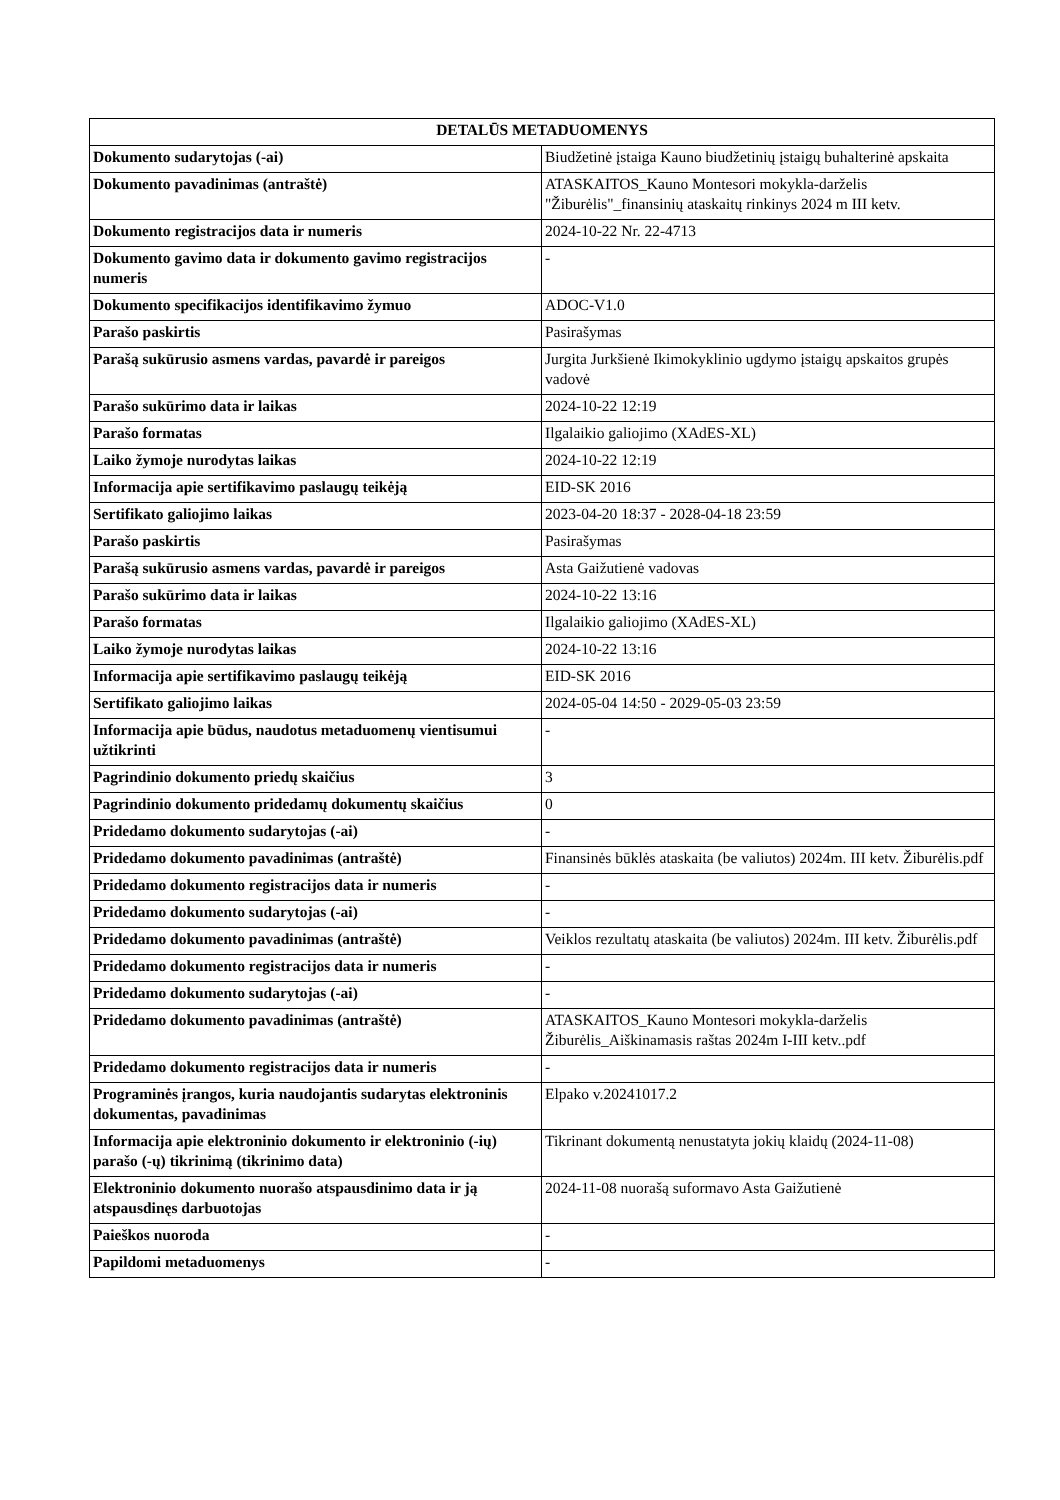| DETALŪS METADUOMENYS | |
| --- | --- |
| Dokumento sudarytojas (-ai) | Biudžetinė įstaiga Kauno biudžetinių įstaigų buhalterinė apskaita |
| Dokumento pavadinimas (antraštė) | ATASKAITOS_Kauno Montesori mokykla-darželis "Žiburėlis"_finansinių ataskaitų rinkinys 2024 m III ketv. |
| Dokumento registracijos data ir numeris | 2024-10-22 Nr. 22-4713 |
| Dokumento gavimo data ir dokumento gavimo registracijos numeris | - |
| Dokumento specifikacijos identifikavimo žymuo | ADOC-V1.0 |
| Parašo paskirtis | Pasirašymas |
| Parašą sukūrusio asmens vardas, pavardė ir pareigos | Jurgita Jurkšienė Ikimokyklinio ugdymo įstaigų apskaitos grupės vadovė |
| Parašo sukūrimo data ir laikas | 2024-10-22 12:19 |
| Parašo formatas | Ilgalaikio galiojimo (XAdES-XL) |
| Laiko žymoje nurodytas laikas | 2024-10-22 12:19 |
| Informacija apie sertifikavimo paslaugų teikėją | EID-SK 2016 |
| Sertifikato galiojimo laikas | 2023-04-20 18:37 - 2028-04-18 23:59 |
| Parašo paskirtis | Pasirašymas |
| Parašą sukūrusio asmens vardas, pavardė ir pareigos | Asta Gaižutienė vadovas |
| Parašo sukūrimo data ir laikas | 2024-10-22 13:16 |
| Parašo formatas | Ilgalaikio galiojimo (XAdES-XL) |
| Laiko žymoje nurodytas laikas | 2024-10-22 13:16 |
| Informacija apie sertifikavimo paslaugų teikėją | EID-SK 2016 |
| Sertifikato galiojimo laikas | 2024-05-04 14:50 - 2029-05-03 23:59 |
| Informacija apie būdus, naudotus metaduomenų vientisumui užtikrinti | - |
| Pagrindinio dokumento priedų skaičius | 3 |
| Pagrindinio dokumento pridedamų dokumentų skaičius | 0 |
| Pridedamo dokumento sudarytojas (-ai) | - |
| Pridedamo dokumento pavadinimas (antraštė) | Finansinės būklės ataskaita (be valiutos) 2024m. III ketv. Žiburėlis.pdf |
| Pridedamo dokumento registracijos data ir numeris | - |
| Pridedamo dokumento sudarytojas (-ai) | - |
| Pridedamo dokumento pavadinimas (antraštė) | Veiklos rezultatų ataskaita (be valiutos) 2024m. III ketv. Žiburėlis.pdf |
| Pridedamo dokumento registracijos data ir numeris | - |
| Pridedamo dokumento sudarytojas (-ai) | - |
| Pridedamo dokumento pavadinimas (antraštė) | ATASKAITOS_Kauno Montesori mokykla-darželis Žiburėlis_Aiškinamasis raštas 2024m I-III ketv..pdf |
| Pridedamo dokumento registracijos data ir numeris | - |
| Programinės įrangos, kuria naudojantis sudarytas elektroninis dokumentas, pavadinimas | Elpako v.20241017.2 |
| Informacija apie elektroninio dokumento ir elektroninio (-ių) parašo (-ų) tikrinimą (tikrinimo data) | Tikrinant dokumentą nenustatyta jokių klaidų (2024-11-08) |
| Elektroninio dokumento nuorašo atspausdinimo data ir ją atspausdinęs darbuotojas | 2024-11-08 nuorašą suformavo Asta Gaižutienė |
| Paieškos nuoroda | - |
| Papildomi metaduomenys | - |